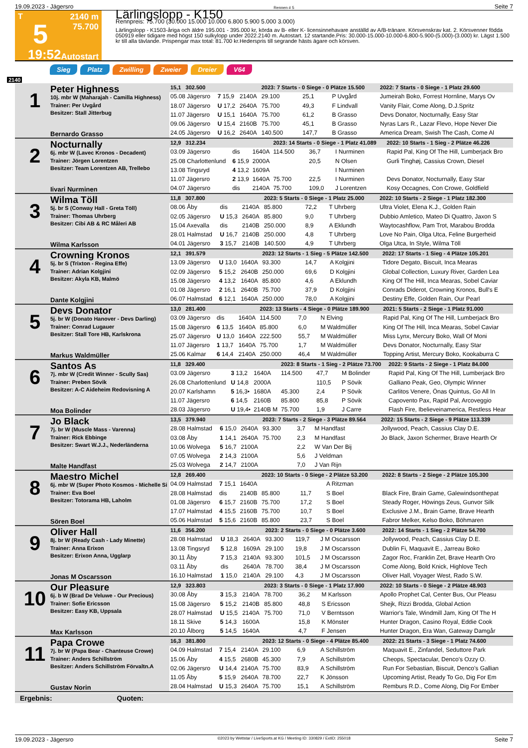19.09.2023 - Jägersro Rennen # 5 Seite 7
T
5
19:52
2140 m
75.700
Autostart
Lärlingslopp - K150
Rennpreis: 75.700 (30.000 15.000 10.000 6.800 5.900 5.000 3.000)
Lärlingslopp - K1503-åriga och äldre 195.001 - 395.000 kr, körda av B- eller K- licensinnehavare anställd av A/B-tränare. Körsvenskrav kat. 2. Körsvenner födda 050919 eller tidigare med högst 150 sulkylopp under 2022.2140 m. Autostart. 12 startande.Pris: 30.000-15.000-10.000-6.800-5.900-(5.000)-(3.000) kr. Lägst 1.500 kr till alla tävlande. Prispengar max total: 81.700 kr.Hederspris till segrande hästs ägare och körsven.
Sieg Platz Zwilling Zweier Dreier V64
2140
| 1 Peter Highness 10j. mbr W (Maharajah - Camilla Highness) Trainer: Per Uvgård Besitzer: Stall Jitterbug Bernardo Grasso | 15,1 302.500 | | | 2023: 7 Starts - 0 Siege - 0 Plätze 15.500 | | | 2022: 7 Starts - 0 Siege - 1 Platz 29.600 |
| | 05.08 Jägersro | 7 15,9 | 2140A | 29.100 | 25,1 | P Uvgård | Jumeirah Boko, Forrest Hornline, Marys Ov |
| | 18.07 Jägersro | U 17,2 | 2640A | 75.700 | 49,3 | F Lindvall | Vanity Flair, Come Along, D.J.Spritz |
| | 11.07 Jägersro | U 15,1 | 1640A | 75.700 | 61,2 | B Grasso | Devs Donator, Nocturnally, Easy Star |
| | 09.06 Jägersro | U 15,4 | 2160B | 75.700 | 45,1 | B Grasso | Nyras Lars R., Lazar Flevo, Hope Never Die |
| | 24.05 Jägersro | U 16,2 | 2640A | 140.500 | 147,7 | B Grasso | America Dream, Swish The Cash, Come Al |
| 2 Nocturnally 6j. mbr W (Lavec Kronos - Decadent) Trainer: Jörgen Lorentzen Besitzer: Team Lorentzen AB, Trellebo Iivari Nurminen | 12,9 312.234 | | | 2023: 14 Starts - 0 Siege - 1 Platz 41.089 | | | 2022: 10 Starts - 1 Sieg - 2 Plätze 46.226 |
| | 03.09 Jägersro | dis | 1640A | 114.500 | 36,7 | I Nurminen | Rapid Pal, King Of The Hill, Lumberjack Bro |
| | 25.08 Charlottenlund | 6 15,9 | 2000A | | 20,5 | N Olsen | Gurli Tinghøj, Cassius Crown, Diesel |
| | 13.08 Tingsryd | 4 13,2 | 1609A | | | I Nurminen | |
| | 11.07 Jägersro | 2 13,9 | 1640A | 75.700 | 22,5 | I Nurminen | Devs Donator, Nocturnally, Easy Star |
| | 04.07 Jägersro | dis | 2140A | 75.700 | 109,0 | J Lorentzen | Kosy Occagnes, Con Crowe, Goldfield |
| 3 Wilma Töll 5j. br S (Conway Hall - Greta Töll) Trainer: Thomas Uhrberg Besitzer: Cibi AB & RC Måleri AB Wilma Karlsson | 11,8 307.800 | | | 2023: 5 Starts - 0 Siege - 1 Platz 25.000 | | | 2022: 10 Starts - 2 Siege - 1 Platz 182.300 |
| | 08.06 Åby | dis | 2140A | 85.800 | 72,2 | T Uhrberg | Ultra Violet, Elena K.J., Golden Rain |
| | 02.05 Jägersro | U 15,3 | 2640A | 85.800 | 9,0 | T Uhrberg | Dubbio Amletico, Mateo Di Quattro, Jaxon S |
| | 15.04 Axevalla | dis | 2140B | 250.000 | 8,9 | A Eklundh | Waytocashflow, Pam Trot, Marabou Brodda |
| | 28.01 Halmstad | U 16,7 | 2140B | 250.000 | 4,8 | T Uhrberg | Love No Pain, Olga Utca, Feline Burgerheid |
| | 04.01 Jägersro | 3 15,7 | 2140B | 140.500 | 4,9 | T Uhrberg | Olga Utca, In Style, Wilma Töll |
| 4 Crowning Kronos 5j. br S (Trixton - Regina Effe) Trainer: Adrian Kolgjini Besitzer: Akyla KB, Malmö Dante Kolgjini | 12,1 391.579 | | | 2023: 12 Starts - 1 Sieg - 5 Plätze 142.500 | | | 2022: 17 Starts - 1 Sieg - 4 Plätze 105.201 |
| | 13.09 Jägersro | U 13,0 | 1640A | 93.300 | 14,7 | A Kolgjini | Tidore Degato, Biscuit, Inca Mearas |
| | 02.09 Jägersro | 5 15,2 | 2640B | 250.000 | 69,6 | D Kolgjini | Global Collection, Luxury River, Garden Lea |
| | 15.08 Jägersro | 4 13,2 | 1640A | 85.800 | 4,6 | A Eklundh | King Of The Hill, Inca Mearas, Sobel Caviar |
| | 01.08 Jägersro | 2 16,1 | 2640B | 75.700 | 37,9 | D Kolgjini | Conrads Diderot, Crowning Kronos, Bull's E |
| | 06.07 Halmstad | 6 12,1 | 1640A | 250.000 | 78,0 | A Kolgjini | Destiny Effe, Golden Rain, Our Pearl |
| 5 Devs Donator 5j. br W (Donato Hanover - Devs Darling) Trainer: Conrad Lugauer Besitzer: Stall Tore HB, Karlskrona Markus Waldmüller | 13,0 281.400 | | | 2023: 13 Starts - 4 Siege - 0 Plätze 189.900 | | | 2021: 5 Starts - 2 Siege - 1 Platz 91.000 |
| | 03.09 Jägersro | dis | 1640A | 114.500 | 7,0 | N Elving | Rapid Pal, King Of The Hill, Lumberjack Bro |
| | 15.08 Jägersro | 6 13,5 | 1640A | 85.800 | 6,0 | M Waldmüller | King Of The Hill, Inca Mearas, Sobel Caviar |
| | 25.07 Jägersro | U 13,0 | 1640A | 222.500 | 55,7 | M Waldmüller | Miss Lynx, Mercury Boko, Wall Of Moni |
| | 11.07 Jägersro | 1 13,7 | 1640A | 75.700 | 1,7 | M Waldmüller | Devs Donator, Nocturnally, Easy Star |
| | 25.06 Kalmar | 6 14,4 | 2140A | 250.000 | 46,4 | M Waldmüller | Topping Artist, Mercury Boko, Kookaburra C |
| 6 Santos As 7j. mbr W (Credit Winner - Scully Sas) Trainer: Preben Sövik Besitzer: A-C Aideheim Redovisning A Moa Bolinder | 11,8 329.400 | | | 2023: 8 Starts - 1 Sieg - 2 Plätze 73.700 | | | 2022: 9 Starts - 2 Siege - 1 Platz 84.000 |
| | 03.09 Jägersro | 3 13,2 | 1640A | 114.500 | 47,7 | M Bolinder | Rapid Pal, King Of The Hill, Lumberjack Bro |
| | 26.08 Charlottenlund | U 14,8 | 2000A | | 110,5 | P Sövik | Galliano Peak, Geo, Olympic Winner |
| | 20.07 Karlshamn | 5 16,3• | 1680A | 45.300 | 2,4 | P Sövik | Carlitos Venere, Önas Quintus, Go All In |
| | 11.07 Jägersro | 6 14,5 | 2160B | 85.800 | 85,8 | P Sövik | Capovento Pax, Rapid Pal, Arcoveggio |
| | 28.03 Jägersro | U 19,4• | 2140B M | 75.700 | 1,9 | J Carre | Flash Fire, Ibelieveinamerica, Restless Hear |
| 7 Jo Black 7j. br W (Muscle Mass - Varenna) Trainer: Rick Ebbinge Besitzer: Swart W.J.J., Nederländerna Malte Handfast | 13,5 379.940 | | | 2023: 7 Starts - 2 Siege - 3 Plätze 89.564 | | | 2022: 15 Starts - 2 Siege - 9 Plätze 113.339 |
| | 28.08 Halmstad | 6 15,0 | 2640A | 93.300 | 3,7 | M Handfast | Jollywood, Peach, Cassius Clay D.E. |
| | 03.08 Åby | 1 14,1 | 2640A | 75.700 | 2,3 | M Handfast | Jo Black, Jaxon Schermer, Brave Hearth Or |
| | 10.06 Wolvega | 5 16,7 | 2100A | | 2,2 | W Van Der Bij | |
| | 07.05 Wolvega | 2 14,3 | 2100A | | 5,6 | J Veldman | |
| | 25.03 Wolvega | 2 14,7 | 2100A | | 7,0 | J Van Rijn | |
| 8 Maestro Michel 6j. mbr W (Super Photo Kosmos - Michelle Si Trainer: Eva Boel Besitzer: Totorama HB, Laholm Sören Boel | 12,8 269.400 | | | 2023: 10 Starts - 0 Siege - 2 Plätze 53.200 | | | 2022: 8 Starts - 2 Siege - 2 Plätze 105.300 |
| | 04.09 Halmstad | 7 15,1 | 1640A | | | A Ritzman | |
| | 28.08 Halmstad | dis | 2140B | 85.800 | 11,7 | S Boel | Black Fire, Brain Game, Galewindsonthepat |
| | 01.08 Jägersro | 6 15,7 | 2160B | 75.700 | 17,2 | S Boel | Steady Roger, Höwings Zeus, Gunvor Silk |
| | 17.07 Halmstad | 4 15,5 | 2160B | 75.700 | 10,7 | S Boel | Exclusive J.M., Brain Game, Brave Hearth |
| | 05.06 Halmstad | 5 15,6 | 2160B | 85.800 | 23,7 | S Boel | Fabror Melker, Kelso Boko, Böhmaren |
| 9 Oliver Hall 8j. br W (Ready Cash - Lady Minette) Trainer: Anna Erixon Besitzer: Erixon Anna, Ugglarp Jonas M Oscarsson | 11,6 356.200 | | | 2023: 2 Starts - 0 Siege - 0 Plätze 3.600 | | | 2022: 14 Starts - 1 Sieg - 2 Plätze 54.700 |
| | 28.08 Halmstad | U 18,3 | 2640A | 93.300 | 119,7 | J M Oscarsson | Jollywood, Peach, Cassius Clay D.E. |
| | 13.08 Tingsryd | 5 12,8 | 1609A | 29.100 | 19,8 | J M Oscarsson | Dublin Fi, Maquavit E., Jarreau Boko |
| | 30.11 Åby | 7 15,3 | 2140A | 93.300 | 101,5 | J M Oscarsson | Zagor Roc, Franklin Zet, Brave Hearth Oro |
| | 03.11 Åby | dis | 2640A | 78.700 | 38,4 | J M Oscarsson | Come Along, Bold Knick, Highlove Tech |
| | 16.10 Halmstad | 1 15,0 | 2140A | 29.100 | 4,3 | J M Oscarsson | Oliver Hall, Voyager West, Rado S.W. |
| 10 Our Pleasure 6j. b W (Brad De Veluwe - Our Precious) Trainer: Sofie Ericsson Besitzer: Easy KB, Uppsala Max Karlsson | 12,9 323.803 | | | 2023: 3 Starts - 0 Siege - 1 Platz 17.900 | | | 2022: 10 Starts - 0 Siege - 2 Plätze 48.903 |
| | 30.08 Åby | 3 15,3 | 2140A | 78.700 | 36,2 | M Karlsson | Apollo Prophet Cal, Center Bus, Our Pleasu |
| | 15.08 Jägersro | 5 15,2 | 2140B | 85.800 | 48,8 | S Ericsson | Shejk, Rizzi Brodda, Global Action |
| | 28.07 Halmstad | U 15,5 | 2140A | 75.700 | 71,0 | V Berntsson | Warrior's Tale, Windmill Jam, King Of The H |
| | 18.11 Skive | 5 14,3 | 1600A | | 15,8 | K Mönster | Hunter Dragon, Casino Royal, Eddie Cook |
| | 20.10 Ålborg | 5 14,5 | 1640A | | 4,7 | F Jensen | Hunter Dragon, Era Wan, Gateway Damgår |
| 11 Papa Crowe 7j. br W (Papa Bear - Chanteuse Crowe) Trainer: Anders Schillström Besitzer: Anders Schillström Förvaltn.A Gustav Norin | 16,3 381.800 | | | 2023: 12 Starts - 0 Siege - 4 Plätze 85.400 | | | 2022: 21 Starts - 3 Siege - 1 Platz 74.600 |
| | 04.09 Halmstad | 7 15,4 | 2140A | 29.100 | 6,9 | A Schillström | Maquavit E., Zinfandel, Seduttore Park |
| | 15.06 Åby | 4 15,5 | 2680B | 45.300 | 7,9 | A Schillström | Cheops, Spectacular, Denco's Ozzy O. |
| | 02.06 Jägersro | U 14,4 | 2140A | 75.700 | 83,9 | A Schillström | Run For Sebastian, Biscuit, Denco's Gallian |
| | 11.05 Åby | 5 15,9 | 2640A | 78.700 | 22,7 | K Jönsson | Upcoming Artist, Ready To Go, Dig For Em |
| | 28.04 Halmstad | U 15,3 | 2640A | 75.700 | 15,1 | A Schillström | Remburs R.D., Come Along, Dig For Ember |
Ergebnis: Quoten:
19.09.2023 - Jägersro ©2023 by Wettstar / LiveSports.at KG / Meeting ID: 330829 / ExtID: 255018 Seite 7